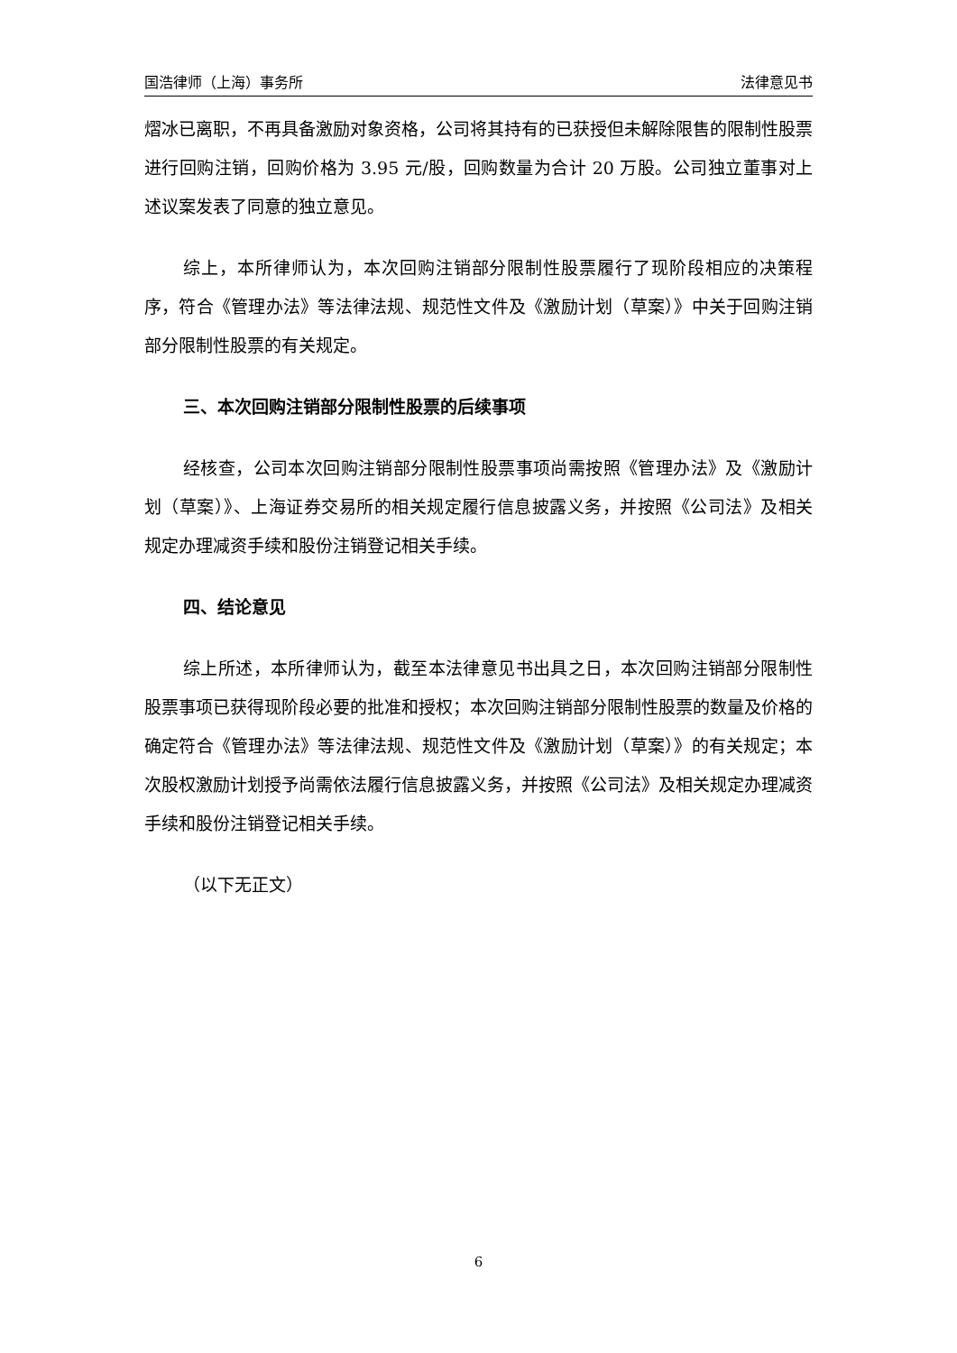国浩律师（上海）事务所 法律意见书
熠冰已离职，不再具备激励对象资格，公司将其持有的已获授但未解除限售的限制性股票进行回购注销，回购价格为 3.95 元/股，回购数量为合计 20 万股。公司独立董事对上述议案发表了同意的独立意见。
综上，本所律师认为，本次回购注销部分限制性股票履行了现阶段相应的决策程序，符合《管理办法》等法律法规、规范性文件及《激励计划（草案）》中关于回购注销部分限制性股票的有关规定。
三、本次回购注销部分限制性股票的后续事项
经核查，公司本次回购注销部分限制性股票事项尚需按照《管理办法》及《激励计划（草案）》、上海证券交易所的相关规定履行信息披露义务，并按照《公司法》及相关规定办理减资手续和股份注销登记相关手续。
四、结论意见
综上所述，本所律师认为，截至本法律意见书出具之日，本次回购注销部分限制性股票事项已获得现阶段必要的批准和授权；本次回购注销部分限制性股票的数量及价格的确定符合《管理办法》等法律法规、规范性文件及《激励计划（草案）》的有关规定；本次股权激励计划授予尚需依法履行信息披露义务，并按照《公司法》及相关规定办理减资手续和股份注销登记相关手续。
（以下无正文）
6